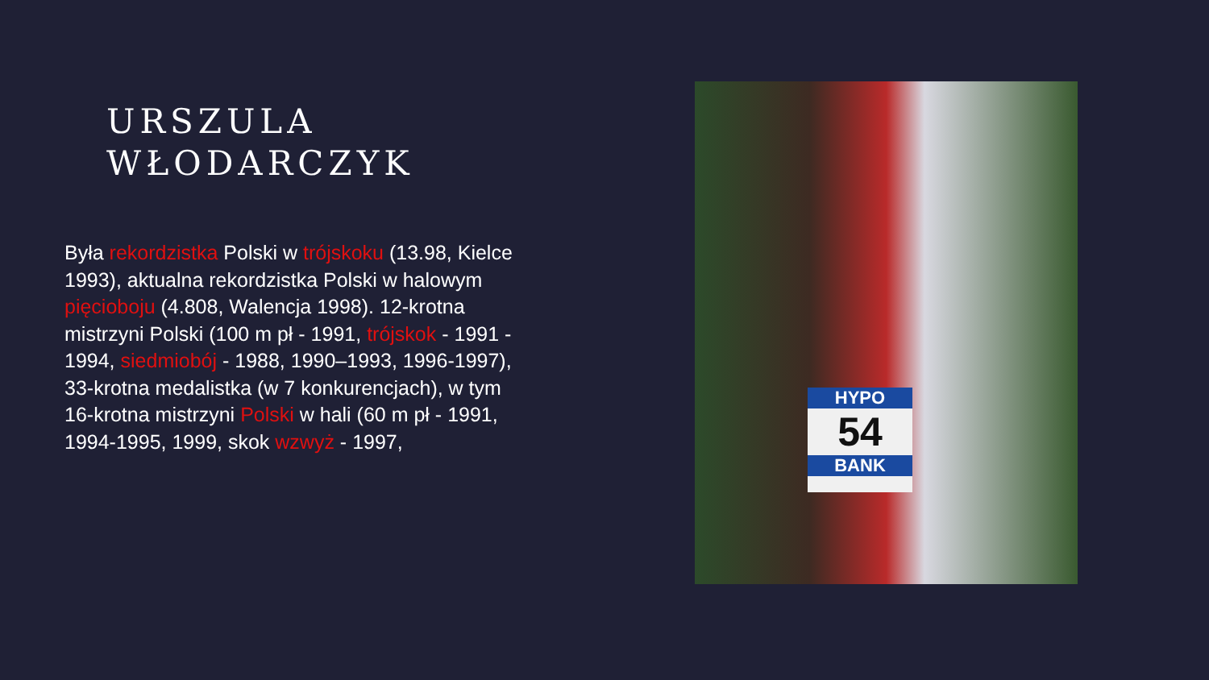URSZULA
WŁODARCZYK
Była rekordzistka Polski w trójskoku (13.98, Kielce 1993), aktualna rekordzistka Polski w halowym pięcioboju (4.808, Walencja 1998). 12-krotna mistrzyni Polski (100 m pł - 1991, trójskok - 1991 - 1994, siedmiobój - 1988, 1990–1993, 1996-1997), 33-krotna medalistka (w 7 konkurencjach), w tym 16-krotna mistrzyni Polski w hali (60 m pł - 1991, 1994-1995, 1999, skok wzwyż - 1997,
HYPO
54
BANK